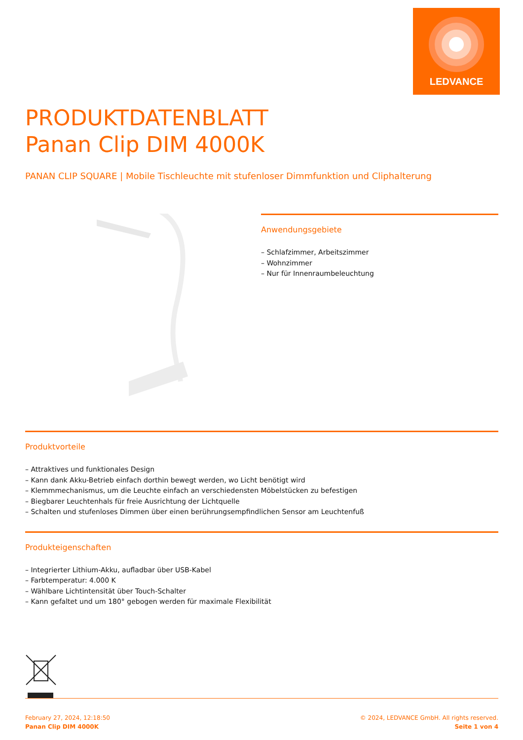LEDVANCE
PRODUKTDATENBLATT
Panan Clip DIM 4000K
PANAN CLIP SQUARE | Mobile Tischleuchte mit stufenloser Dimmfunktion und Cliphalterung
Anwendungsgebiete
– Schlafzimmer, Arbeitszimmer
– Wohnzimmer
– Nur für Innenraumbeleuchtung
Produktvorteile
– Attraktives und funktionales Design
– Kann dank Akku-Betrieb einfach dorthin bewegt werden, wo Licht benötigt wird
– Klemmmechanismus, um die Leuchte einfach an verschiedensten Möbelstücken zu befestigen
– Biegbarer Leuchtenhals für freie Ausrichtung der Lichtquelle
– Schalten und stufenloses Dimmen über einen berührungsempfindlichen Sensor am Leuchtenfuß
Produkteigenschaften
– Integrierter Lithium-Akku, aufladbar über USB-Kabel
– Farbtemperatur: 4.000 K
– Wählbare Lichtintensität über Touch-Schalter
– Kann gefaltet und um 180° gebogen werden für maximale Flexibilität
February 27, 2024, 12:18:50
Panan Clip DIM 4000K
© 2024, LEDVANCE GmbH. All rights reserved.
Seite 1 von 4